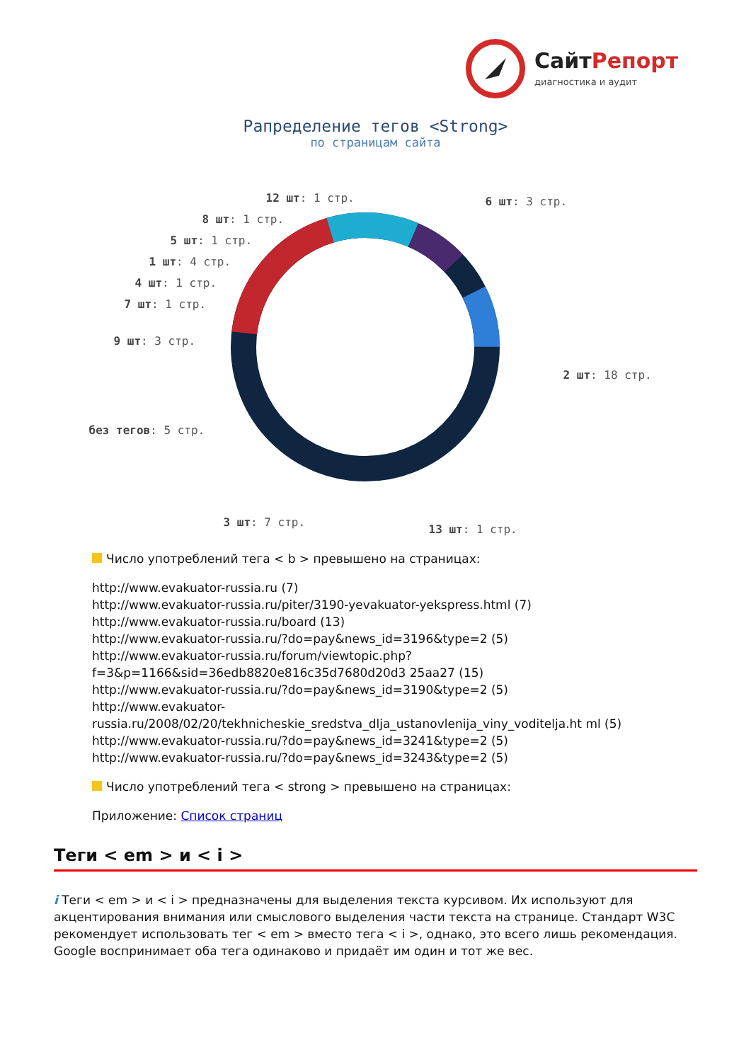СайтРепорт
диагностика и аудит
Рапределение тегов <Strong>
по страницам сайта
12 шт: 1 стр. 6 шт: 3 стр.
8 шт: 1 стр.
5 шт: 1 стр.
1 шт: 4 стр.
4 шт: 1 стр.
7 шт: 1 стр.
9 шт: 3 стр.
2 шт: 18 стр.
без тегов: 5 стр.
3 шт: 7 стр.
13 шт: 1 стр.
Число употреблений тега < b > превышено на страницах:
http://www.evakuator-russia.ru (7)
http://www.evakuator-russia.ru/piter/3190-yevakuator-yekspress.html (7)
http://www.evakuator-russia.ru/board (13)
http://www.evakuator-russia.ru/?do=pay&news_id=3196&type=2 (5)
http://www.evakuator-russia.ru/forum/viewtopic.php?f=3&p=1166&sid=36edb8820e816c35d7680d20d3 25aa27 (15)
http://www.evakuator-russia.ru/?do=pay&news_id=3190&type=2 (5)
http://www.evakuator-russia.ru/2008/02/20/tekhnicheskie_sredstva_dlja_ustanovlenija_viny_voditelja.ht ml (5)
http://www.evakuator-russia.ru/?do=pay&news_id=3241&type=2 (5)
http://www.evakuator-russia.ru/?do=pay&news_id=3243&type=2 (5)
Число употреблений тега < strong > превышено на страницах:
Приложение: Список страниц
Теги < em > и < i >
i Теги < em > и < i > предназначены для выделения текста курсивом. Их используют для акцентирования внимания или смыслового выделения части текста на странице. Стандарт W3C рекомендует использовать тег < em > вместо тега < i >, однако, это всего лишь рекомендация. Google воспринимает оба тега одинаково и придаёт им один и тот же вес.